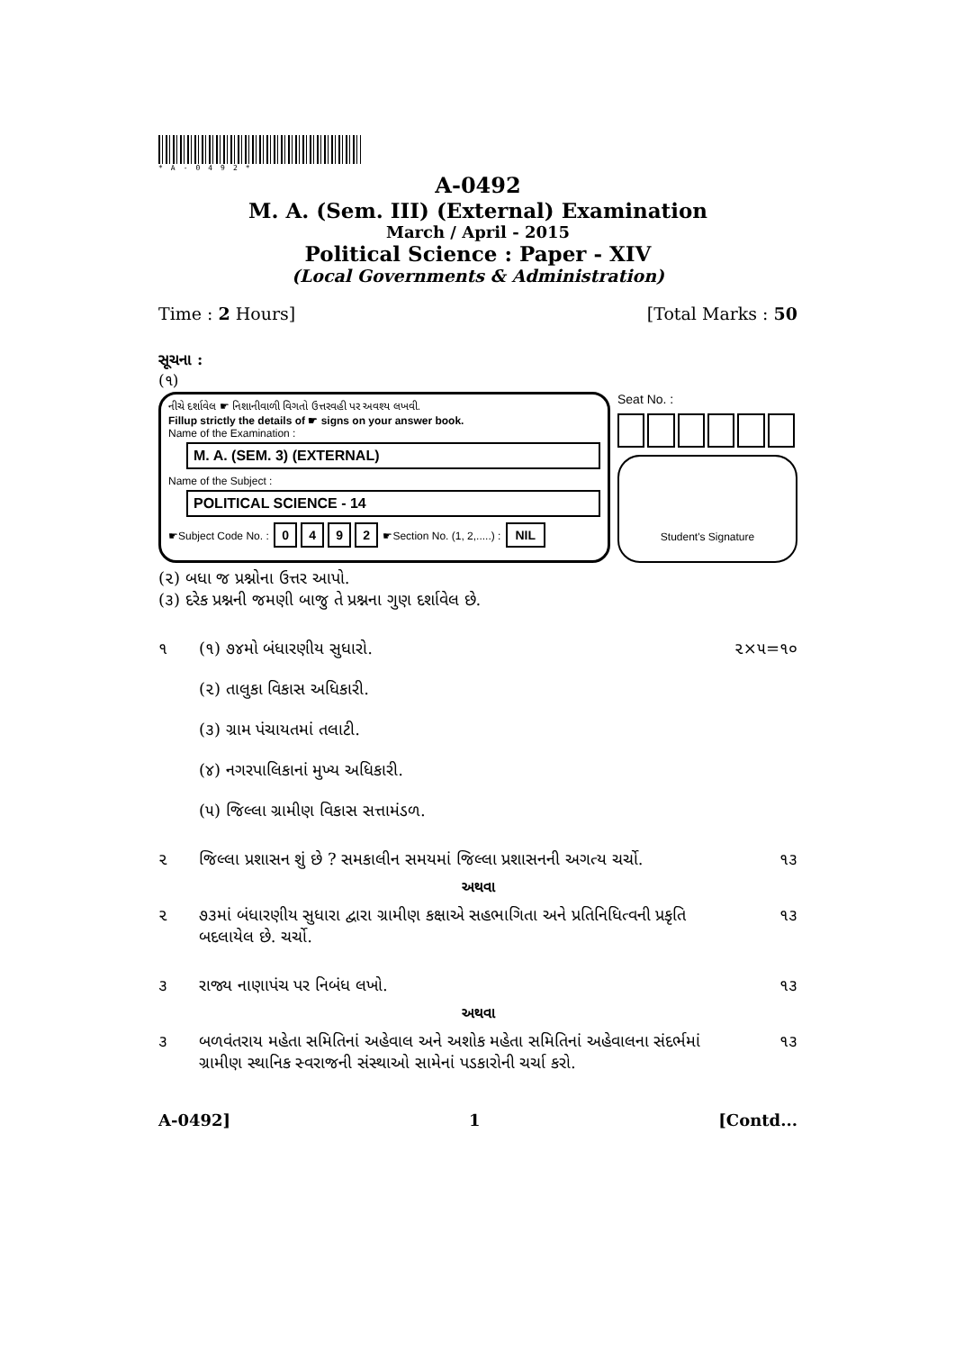*A-0492*
A-0492
M. A. (Sem. III) (External) Examination
March / April - 2015
Political Science : Paper - XIV
(Local Governments & Administration)
Time : 2 Hours] [Total Marks : 50
સૂચના :
(૧)
નીચે દર્શાવેલ ☛ નિશાનીવાળી વિગતો ઉત્તરવહી પર અવશ્ય લખવી.
Fillup strictly the details of ☛ signs on your answer book.
Name of the Examination :
M. A. (SEM. 3) (EXTERNAL)
Name of the Subject :
POLITICAL SCIENCE - 14
☛Subject Code No. : 0492 ☛Section No. (1, 2,.....) : NIL
Seat No. :
Student's Signature
(૨) બધા જ પ્રશ્નોના ઉત્તર આપો.
(૩) દરેક પ્રશ્નની જમણી બાજુ તે પ્રશ્નના ગુણ દર્શાવેલ છે.
૧ (૧) ૭૪મો બંધારણીય સુધારો.
(૨) તાલુકા વિકાસ અધિકારી.
(૩) ગ્રામ પંચાયતમાં તલાટી.
(૪) નગરપાલિકાનાં મુખ્ય અધિકારી.
(૫) જિલ્લા ગ્રામીણ વિકાસ સત્તામંડળ. ૨×૫=૧૦
૨ જિલ્લા પ્રશાસન શું છે ? સમકાલીન સમયમાં જિલ્લા પ્રશાસનની અગત્ય ચર્ચો. ૧૩
અથવા
૨ ૭૩માં બંધારણીય સુધારા દ્વારા ગ્રામીણ કક્ષાએ સહભાગિતા અને પ્રતિનિધિત્વની પ્રકૃતિ બદલાયેલ છે. ચર્ચો. ૧૩
૩ રાજ્ય નાણાપંચ પર નિબંધ લખો. ૧૩
અથવા
૩ બળવંતરાય મહેતા સમિતિનાં અહેવાલ અને અશોક મહેતા સમિતિનાં અહેવાલના સંદર્ભમાં ગ્રામીણ સ્થાનિક સ્વરાજની સંસ્થાઓ સામેનાં પડકારોની ચર્ચા કરો. ૧૩
A-0492] 1 [Contd...